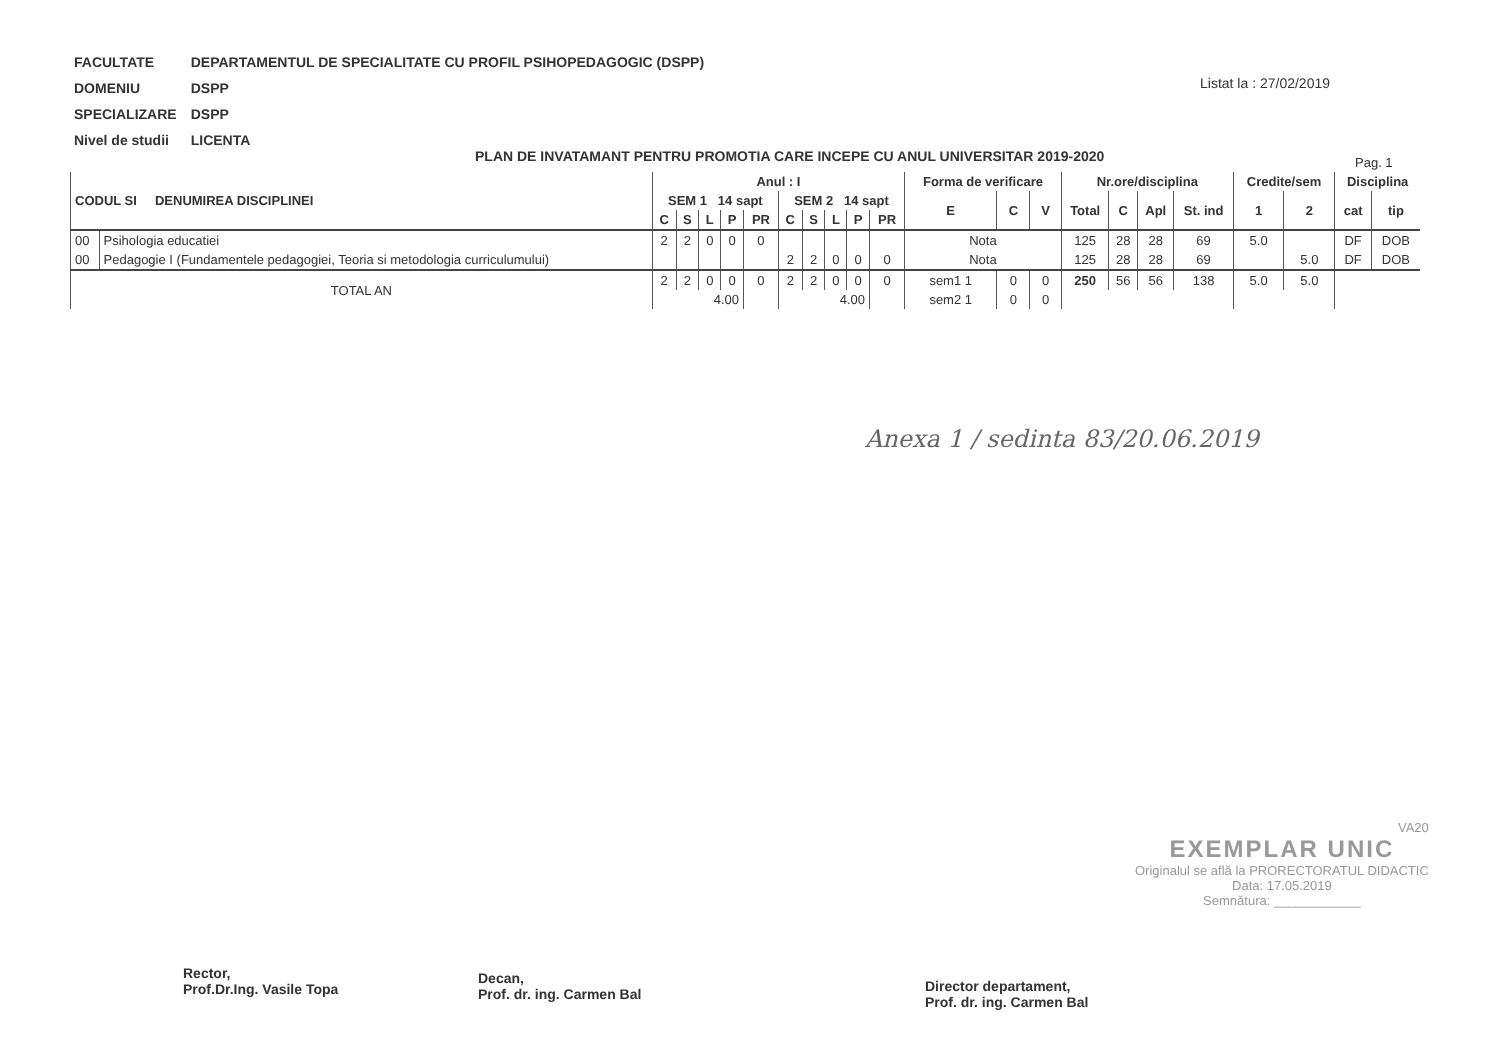| FACULTATE | DEPARTAMENTUL DE SPECIALITATE CU PROFIL PSIHOPEDAGOGIC (DSPP) |
| DOMENIU | DSPP |
| SPECIALIZARE | DSPP |
| Nivel de studii | LICENTA |
Listat la : 27/02/2019
PLAN DE INVATAMANT PENTRU PROMOTIA CARE INCEPE CU ANUL UNIVERSITAR 2019-2020
Pag. 1
| CODUL SI DENUMIREA DISCIPLINEI | | Anul : I | | | | | | | | | | Forma de verificare | | | Nr.ore/disciplina | | | | Credite/sem | | Disciplina | |
| --- | --- | --- | --- | --- | --- | --- | --- | --- | --- | --- | --- | --- | --- | --- | --- | --- | --- | --- | --- | --- | --- | --- |
| | | SEM 1 14 sapt | | | | | SEM 2 14 sapt | | | | | E | C | V | Total | C | Apl | St. ind | 1 | 2 | cat | tip |
| | | C | S | L | P | PR | C | S | L | P | PR | | | | | | | | | | | |
| 00 | Psihologia educatiei | 2 | 2 | 0 | 0 | 0 | | | | | | Nota | | | 125 | 28 | 28 | 69 | 5.0 | | DF | DOB |
| 00 | Pedagogie I (Fundamentele pedagogiei, Teoria si metodologia curriculumului) | | | | | | 2 | 2 | 0 | 0 | 0 | Nota | | | 125 | 28 | 28 | 69 | | 5.0 | DF | DOB |
| TOTAL AN | | 2 | 2 | 0 | 0 | 0 | 2 | 2 | 0 | 0 | 0 | sem1 1 | 0 | 0 | 250 | 56 | 56 | 138 | 5.0 | 5.0 | | |
| | | 4.00 | | | | | 4.00 | | | | | sem2 1 | 0 | 0 | | | | | | | | |
Anexa 1 / sedinta 83/20.06.2019
VA20
EXEMPLAR UNIC
Originalul se află la PRORECTORATUL DIDACTIC
Data: 17.05.2019
Semnătura: ____________
Rector,
Prof.Dr.Ing. Vasile Topa
Decan,
Prof. dr. ing. Carmen Bal
Director departament,
Prof. dr. ing. Carmen Bal